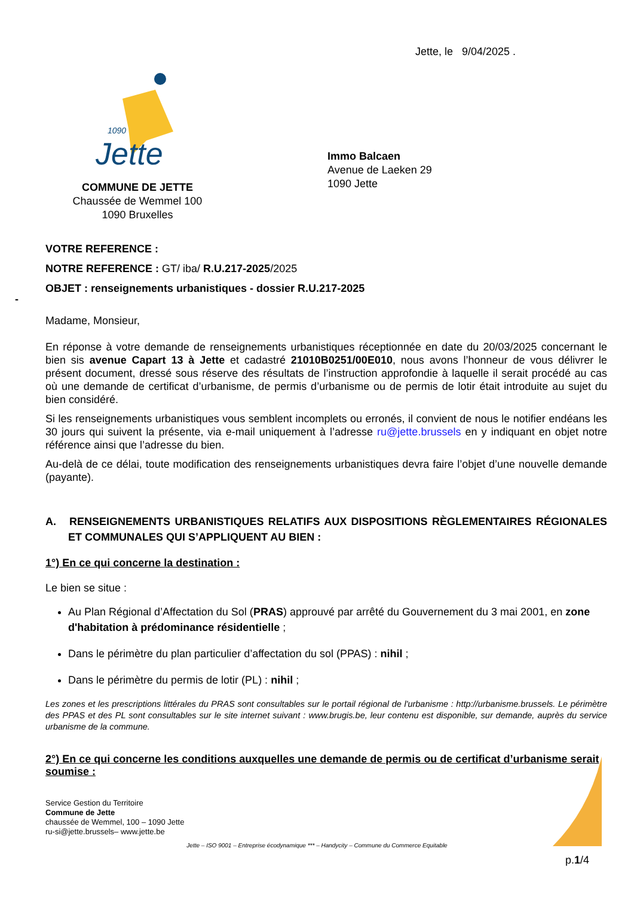Jette, le 9/04/2025 .
1090
Jette
COMMUNE DE JETTE
Chaussée de Wemmel 100
1090 Bruxelles
Immo Balcaen
Avenue de Laeken 29
1090 Jette
VOTRE REFERENCE :
NOTRE REFERENCE : GT/ iba/ R.U.217-2025/2025
OBJET : renseignements urbanistiques - dossier R.U.217-2025
-
Madame, Monsieur,
En réponse à votre demande de renseignements urbanistiques réceptionnée en date du 20/03/2025 concernant le bien sis avenue Capart 13 à Jette et cadastré 21010B0251/00E010, nous avons l’honneur de vous délivrer le présent document, dressé sous réserve des résultats de l’instruction approfondie à laquelle il serait procédé au cas où une demande de certificat d’urbanisme, de permis d’urbanisme ou de permis de lotir était introduite au sujet du bien considéré.
Si les renseignements urbanistiques vous semblent incomplets ou erronés, il convient de nous le notifier endéans les 30 jours qui suivent la présente, via e-mail uniquement à l’adresse ru@jette.brussels en y indiquant en objet notre référence ainsi que l’adresse du bien.
Au-delà de ce délai, toute modification des renseignements urbanistiques devra faire l’objet d’une nouvelle demande (payante).
A. RENSEIGNEMENTS URBANISTIQUES RELATIFS AUX DISPOSITIONS RÈGLEMENTAIRES RÉGIONALES ET COMMUNALES QUI S’APPLIQUENT AU BIEN :
1°) En ce qui concerne la destination :
Le bien se situe :
Au Plan Régional d’Affectation du Sol (PRAS) approuvé par arrêté du Gouvernement du 3 mai 2001, en zone d'habitation à prédominance résidentielle ;
Dans le périmètre du plan particulier d’affectation du sol (PPAS) : nihil ;
Dans le périmètre du permis de lotir (PL) : nihil ;
Les zones et les prescriptions littérales du PRAS sont consultables sur le portail régional de l'urbanisme : http://urbanisme.brussels. Le périmètre des PPAS et des PL sont consultables sur le site internet suivant : www.brugis.be, leur contenu est disponible, sur demande, auprès du service urbanisme de la commune.
2°) En ce qui concerne les conditions auxquelles une demande de permis ou de certificat d’urbanisme serait soumise :
Service Gestion du Territoire
Commune de Jette
chaussée de Wemmel, 100 – 1090 Jette
ru-si@jette.brussels– www.jette.be
Jette – ISO 9001 – Entreprise écodynamique *** – Handycity – Commune du Commerce Equitable
p.1/4